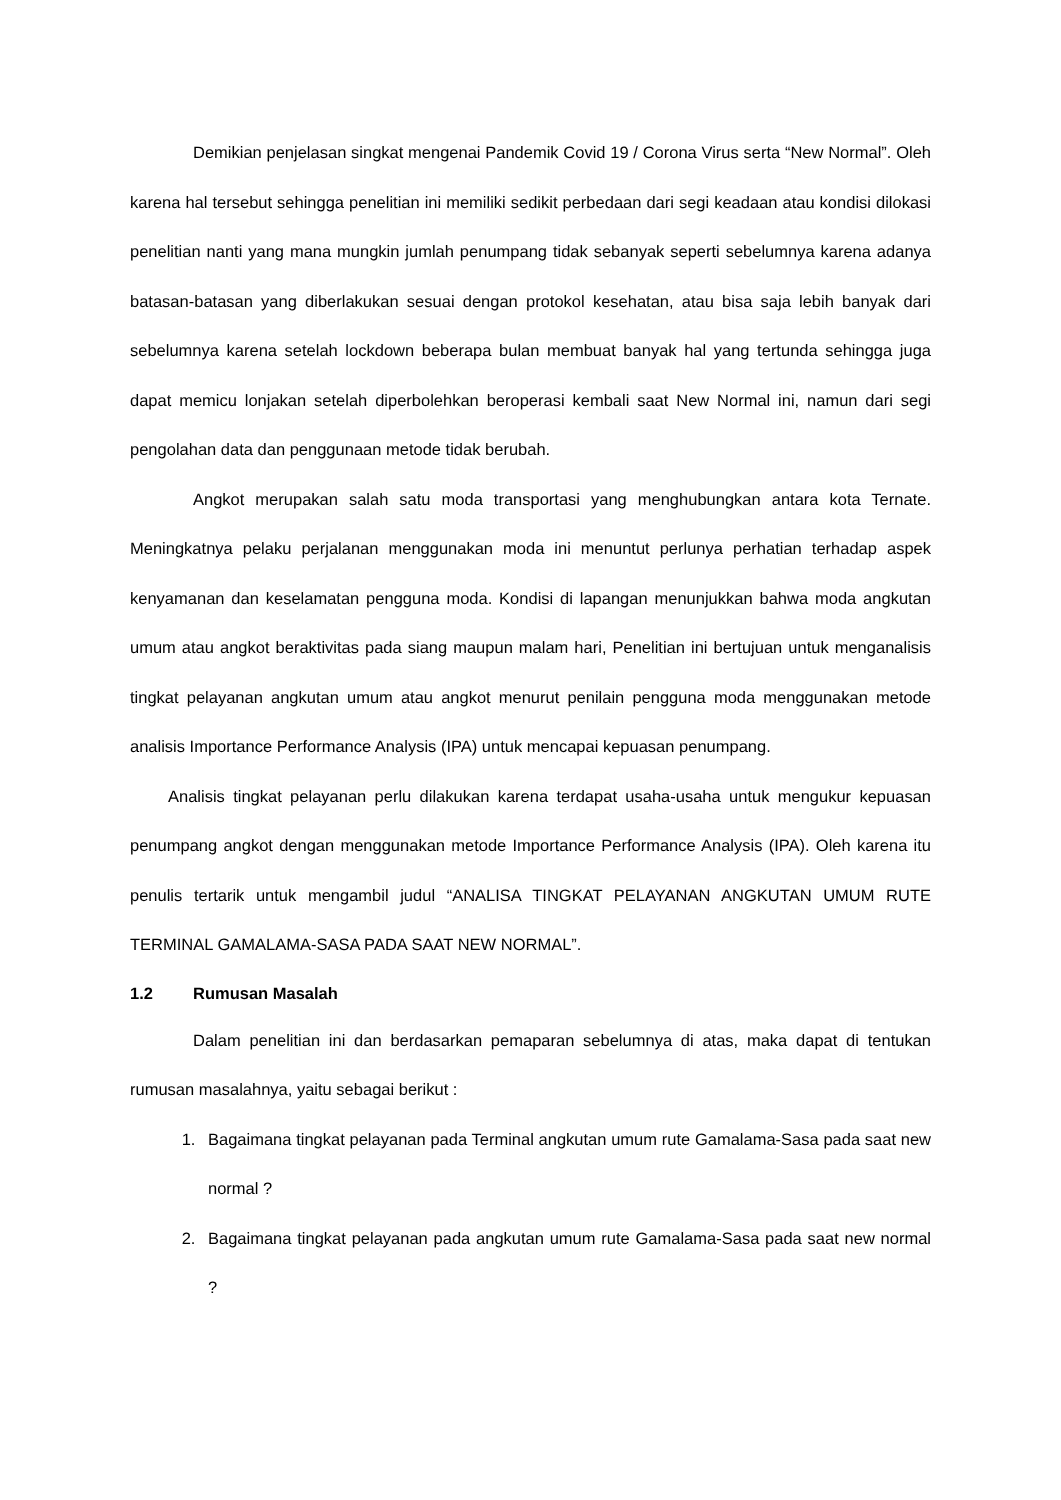Demikian penjelasan singkat mengenai Pandemik Covid 19 / Corona Virus serta “New Normal”. Oleh karena hal tersebut sehingga penelitian ini memiliki sedikit perbedaan dari segi keadaan atau kondisi dilokasi penelitian nanti yang mana mungkin jumlah penumpang tidak sebanyak seperti sebelumnya karena adanya batasan-batasan yang diberlakukan sesuai dengan protokol kesehatan, atau bisa saja lebih banyak dari sebelumnya karena setelah lockdown beberapa bulan membuat banyak hal yang tertunda sehingga juga dapat memicu lonjakan setelah diperbolehkan beroperasi kembali saat New Normal ini, namun dari segi pengolahan data dan penggunaan metode tidak berubah.
Angkot merupakan salah satu moda transportasi yang menghubungkan antara kota Ternate. Meningkatnya pelaku perjalanan menggunakan moda ini menuntut perlunya perhatian terhadap aspek kenyamanan dan keselamatan pengguna moda. Kondisi di lapangan menunjukkan bahwa moda angkutan umum atau angkot beraktivitas pada siang maupun malam hari, Penelitian ini bertujuan untuk menganalisis tingkat pelayanan angkutan umum atau angkot menurut penilain pengguna moda menggunakan metode analisis Importance Performance Analysis (IPA) untuk mencapai kepuasan penumpang.
Analisis tingkat pelayanan perlu dilakukan karena terdapat usaha-usaha untuk mengukur kepuasan penumpang angkot dengan menggunakan metode Importance Performance Analysis (IPA). Oleh karena itu penulis tertarik untuk mengambil judul “ANALISA TINGKAT PELAYANAN ANGKUTAN UMUM RUTE TERMINAL GAMALAMA-SASA PADA SAAT NEW NORMAL”.
1.2 Rumusan Masalah
Dalam penelitian ini dan berdasarkan pemaparan sebelumnya di atas, maka dapat di tentukan rumusan masalahnya, yaitu sebagai berikut :
1. Bagaimana tingkat pelayanan pada Terminal angkutan umum rute Gamalama-Sasa pada saat new normal ?
2. Bagaimana tingkat pelayanan pada angkutan umum rute Gamalama-Sasa pada saat new normal ?